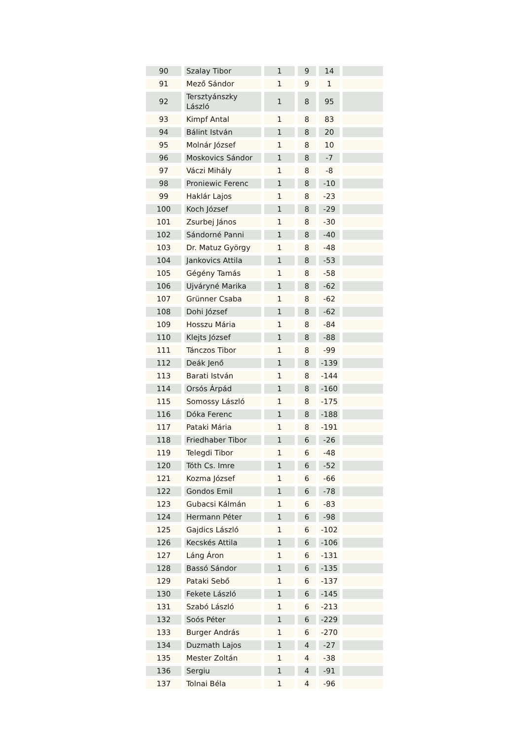| 90 | Szalay Tibor | 1 | 9 | 14 | |
| 91 | Mező Sándor | 1 | 9 | 1 | |
| 92 | Tersztyánszky László | 1 | 8 | 95 | |
| 93 | Kimpf Antal | 1 | 8 | 83 | |
| 94 | Bálint István | 1 | 8 | 20 | |
| 95 | Molnár József | 1 | 8 | 10 | |
| 96 | Moskovics Sándor | 1 | 8 | -7 | |
| 97 | Váczi Mihály | 1 | 8 | -8 | |
| 98 | Proniewic Ferenc | 1 | 8 | -10 | |
| 99 | Haklár Lajos | 1 | 8 | -23 | |
| 100 | Koch József | 1 | 8 | -29 | |
| 101 | Zsurbej János | 1 | 8 | -30 | |
| 102 | Sándorné Panni | 1 | 8 | -40 | |
| 103 | Dr. Matuz György | 1 | 8 | -48 | |
| 104 | Jankovics Attila | 1 | 8 | -53 | |
| 105 | Gégény Tamás | 1 | 8 | -58 | |
| 106 | Ujváryné Marika | 1 | 8 | -62 | |
| 107 | Grünner Csaba | 1 | 8 | -62 | |
| 108 | Dohi József | 1 | 8 | -62 | |
| 109 | Hosszu Mária | 1 | 8 | -84 | |
| 110 | Klejts József | 1 | 8 | -88 | |
| 111 | Tánczos Tibor | 1 | 8 | -99 | |
| 112 | Deák Jenő | 1 | 8 | -139 | |
| 113 | Barati István | 1 | 8 | -144 | |
| 114 | Orsós Árpád | 1 | 8 | -160 | |
| 115 | Somossy László | 1 | 8 | -175 | |
| 116 | Dóka Ferenc | 1 | 8 | -188 | |
| 117 | Pataki Mária | 1 | 8 | -191 | |
| 118 | Friedhaber Tibor | 1 | 6 | -26 | |
| 119 | Telegdi Tibor | 1 | 6 | -48 | |
| 120 | Tóth Cs. Imre | 1 | 6 | -52 | |
| 121 | Kozma József | 1 | 6 | -66 | |
| 122 | Gondos Emil | 1 | 6 | -78 | |
| 123 | Gubacsi Kálmán | 1 | 6 | -83 | |
| 124 | Hermann Péter | 1 | 6 | -98 | |
| 125 | Gajdics László | 1 | 6 | -102 | |
| 126 | Kecskés Attila | 1 | 6 | -106 | |
| 127 | Láng Áron | 1 | 6 | -131 | |
| 128 | Bassó Sándor | 1 | 6 | -135 | |
| 129 | Pataki Sebő | 1 | 6 | -137 | |
| 130 | Fekete László | 1 | 6 | -145 | |
| 131 | Szabó László | 1 | 6 | -213 | |
| 132 | Soós Péter | 1 | 6 | -229 | |
| 133 | Burger András | 1 | 6 | -270 | |
| 134 | Duzmath Lajos | 1 | 4 | -27 | |
| 135 | Mester Zoltán | 1 | 4 | -38 | |
| 136 | Sergiu | 1 | 4 | -91 | |
| 137 | Tolnai Béla | 1 | 4 | -96 | |